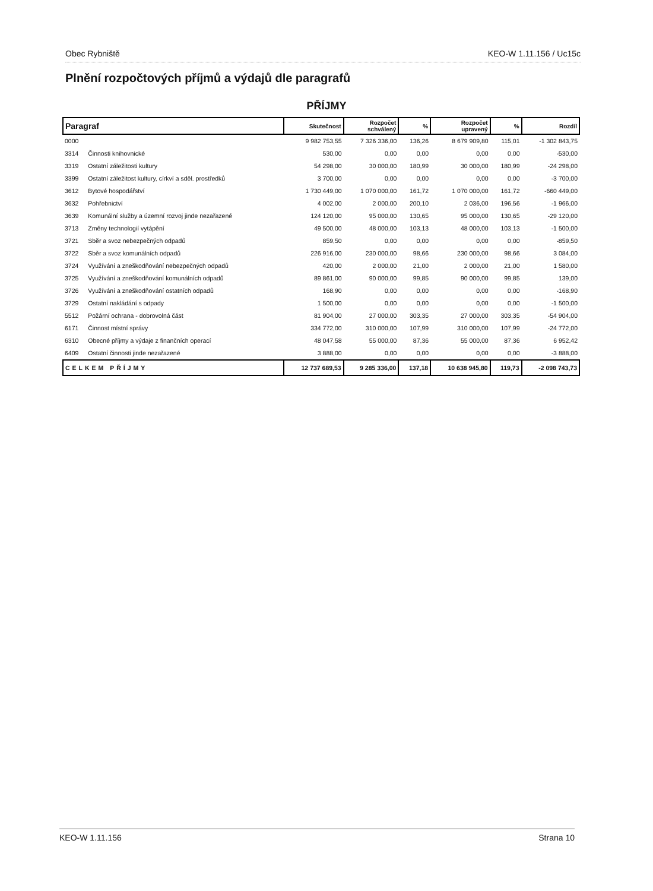Obec Rybniště KEO-W 1.11.156 / Uc15c
Plnění rozpočtových příjmů a výdajů dle paragrafů
PŘÍJMY
| Paragraf | | Skutečnost | Rozpočet schválený | % | Rozpočet upravený | % | Rozdíl |
| --- | --- | --- | --- | --- | --- | --- | --- |
| 0000 | | 9 982 753,55 | 7 326 336,00 | 136,26 | 8 679 909,80 | 115,01 | -1 302 843,75 |
| 3314 | Činnosti knihovnické | 530,00 | 0,00 | 0,00 | 0,00 | 0,00 | -530,00 |
| 3319 | Ostatní záležitosti kultury | 54 298,00 | 30 000,00 | 180,99 | 30 000,00 | 180,99 | -24 298,00 |
| 3399 | Ostatní záležitost kultury, církví a sděl. prostředků | 3 700,00 | 0,00 | 0,00 | 0,00 | 0,00 | -3 700,00 |
| 3612 | Bytové hospodářství | 1 730 449,00 | 1 070 000,00 | 161,72 | 1 070 000,00 | 161,72 | -660 449,00 |
| 3632 | Pohřebnictví | 4 002,00 | 2 000,00 | 200,10 | 2 036,00 | 196,56 | -1 966,00 |
| 3639 | Komunální služby a územní rozvoj jinde nezařazené | 124 120,00 | 95 000,00 | 130,65 | 95 000,00 | 130,65 | -29 120,00 |
| 3713 | Změny technologií vytápění | 49 500,00 | 48 000,00 | 103,13 | 48 000,00 | 103,13 | -1 500,00 |
| 3721 | Sběr a svoz nebezpečných odpadů | 859,50 | 0,00 | 0,00 | 0,00 | 0,00 | -859,50 |
| 3722 | Sběr a svoz komunálních odpadů | 226 916,00 | 230 000,00 | 98,66 | 230 000,00 | 98,66 | 3 084,00 |
| 3724 | Využívání a zneškodňování nebezpečných odpadů | 420,00 | 2 000,00 | 21,00 | 2 000,00 | 21,00 | 1 580,00 |
| 3725 | Využívání a zneškodňování komunálních odpadů | 89 861,00 | 90 000,00 | 99,85 | 90 000,00 | 99,85 | 139,00 |
| 3726 | Využívání a zneškodňování ostatních odpadů | 168,90 | 0,00 | 0,00 | 0,00 | 0,00 | -168,90 |
| 3729 | Ostatní nakládání s odpady | 1 500,00 | 0,00 | 0,00 | 0,00 | 0,00 | -1 500,00 |
| 5512 | Požární ochrana - dobrovolná část | 81 904,00 | 27 000,00 | 303,35 | 27 000,00 | 303,35 | -54 904,00 |
| 6171 | Činnost místní správy | 334 772,00 | 310 000,00 | 107,99 | 310 000,00 | 107,99 | -24 772,00 |
| 6310 | Obecné příjmy a výdaje z finančních operací | 48 047,58 | 55 000,00 | 87,36 | 55 000,00 | 87,36 | 6 952,42 |
| 6409 | Ostatní činnosti jinde nezařazené | 3 888,00 | 0,00 | 0,00 | 0,00 | 0,00 | -3 888,00 |
| CELKEM PŘÍJMY | | 12 737 689,53 | 9 285 336,00 | 137,18 | 10 638 945,80 | 119,73 | -2 098 743,73 |
KEO-W 1.11.156 Strana 10